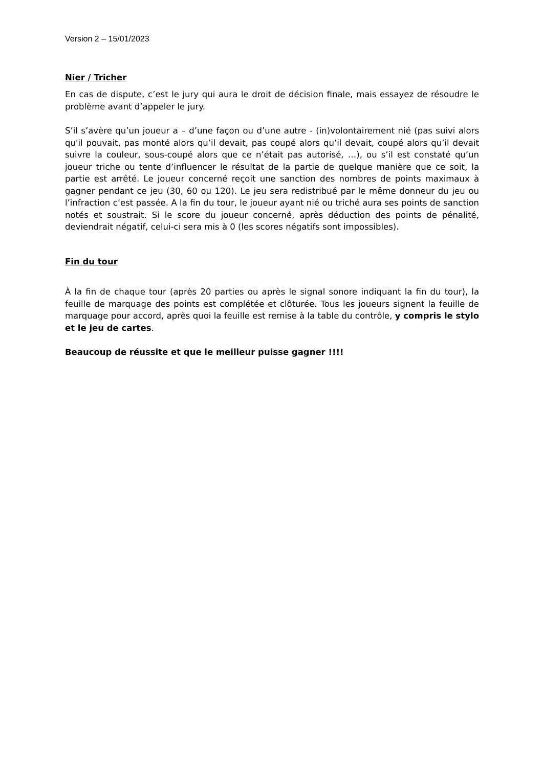Version 2 – 15/01/2023
Nier / Tricher
En cas de dispute, c’est le jury qui aura le droit de décision finale, mais essayez de résoudre le problème avant d’appeler le jury.
S’il s’avère qu’un joueur a – d’une façon ou d’une autre - (in)volontairement nié (pas suivi alors qu'il pouvait, pas monté alors qu’il devait, pas coupé alors qu’il devait, coupé alors qu’il devait suivre la couleur, sous-coupé alors que ce n’était pas autorisé, …), ou s’il est constaté qu’un joueur triche ou tente d’influencer le résultat de la partie de quelque manière que ce soit, la partie est arrêté. Le joueur concerné reçoit une sanction des nombres de points maximaux à gagner pendant ce jeu (30, 60 ou 120). Le jeu sera redistribué par le même donneur du jeu ou l’infraction c’est passée. A la fin du tour, le joueur ayant nié ou triché aura ses points de sanction notés et soustrait. Si le score du joueur concerné, après déduction des points de pénalité, deviendrait négatif, celui-ci sera mis à 0 (les scores négatifs sont impossibles).
Fin du tour
À la fin de chaque tour (après 20 parties ou après le signal sonore indiquant la fin du tour), la feuille de marquage des points est complétée et clôturée. Tous les joueurs signent la feuille de marquage pour accord, après quoi la feuille est remise à la table du contrôle, y compris le stylo et le jeu de cartes.
Beaucoup de réussite et que le meilleur puisse gagner !!!!